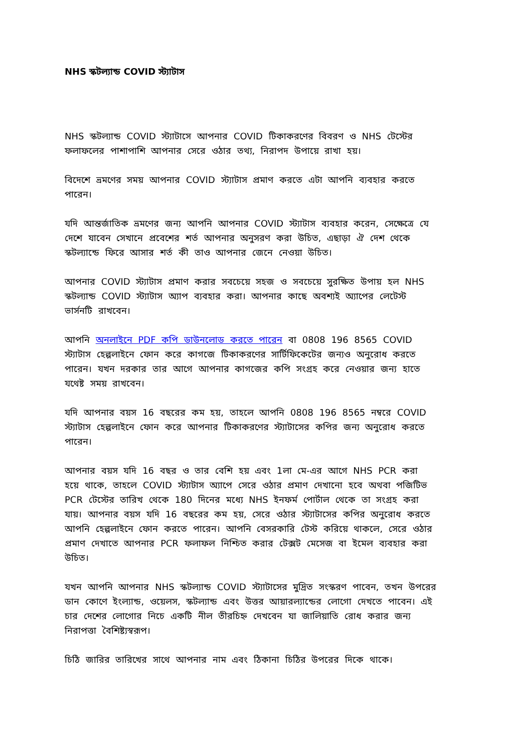NHS স্কটল্যান্ড COVID স্ট্যাটাস
NHS স্কটল্যান্ড COVID স্ট্যাটাসে আপনার COVID টিকাকরণের বিবরণ ও NHS টেস্টের ফলাফলের পাশাপাশি আপনার সেরে ওঠার তথ্য, নিরাপদ উপায়ে রাখা হয়।
বিদেশে ভ্রমণের সময় আপনার COVID স্ট্যাটাস প্রমাণ করতে এটা আপনি ব্যবহার করতে পারেন।
যদি আন্তর্জাতিক ভ্রমণের জন্য আপনি আপনার COVID স্ট্যাটাস ব্যবহার করেন, সেক্ষেত্রে যে দেশে যাবেন সেখানে প্রবেশের শর্ত আপনার অনুসরণ করা উচিত, এছাড়া ঐ দেশ থেকে স্কটল্যান্ডে ফিরে আসার শর্ত কী তাও আপনার জেনে নেওয়া উচিত।
আপনার COVID স্ট্যাটাস প্রমাণ করার সবচেয়ে সহজ ও সবচেয়ে সুরক্ষিত উপায় হল NHS স্কটল্যান্ড COVID স্ট্যাটাস অ্যাপ ব্যবহার করা। আপনার কাছে অবশ্যই অ্যাপের লেটেস্ট ভার্সনটি রাখবেন।
আপনি অনলাইনে PDF কপি ডাউনলোড করতে পারেন বা 0808 196 8565 COVID স্ট্যাটাস হেল্পলাইনে ফোন করে কাগজে টিকাকরণের সার্টিফিকেটের জন্যও অনুরোধ করতে পারেন। যখন দরকার তার আগে আপনার কাগজের কপি সংগ্রহ করে নেওয়ার জন্য হাতে যথেষ্ট সময় রাখবেন।
যদি আপনার বয়স 16 বছরের কম হয়, তাহলে আপনি 0808 196 8565 নম্বরে COVID স্ট্যাটাস হেল্পলাইনে ফোন করে আপনার টিকাকরণের স্ট্যাটাসের কপির জন্য অনুরোধ করতে পারেন।
আপনার বয়স যদি 16 বছর ও তার বেশি হয় এবং 1লা মে-এর আগে NHS PCR করা হয়ে থাকে, তাহলে COVID স্ট্যাটাস অ্যাপে সেরে ওঠার প্রমাণ দেখানো হবে অথবা পজিটিভ PCR টেস্টের তারিখ থেকে 180 দিনের মধ্যে NHS ইনফর্ম পোর্টাল থেকে তা সংগ্রহ করা যায়। আপনার বয়স যদি 16 বছরের কম হয়, সেরে ওঠার স্ট্যাটাসের কপির অনুরোধ করতে আপনি হেল্পলাইনে ফোন করতে পারেন। আপনি বেসরকারি টেস্ট করিয়ে থাকলে, সেরে ওঠার প্রমাণ দেখাতে আপনার PCR ফলাফল নিশ্চিত করার টেক্সট মেসেজ বা ইমেল ব্যবহার করা উচিত।
যখন আপনি আপনার NHS স্কটল্যান্ড COVID স্ট্যাটাসের মুদ্রিত সংস্করণ পাবেন, তখন উপরের ডান কোণে ইংল্যান্ড, ওয়েলস, স্কটল্যান্ড এবং উত্তর আয়ারল্যান্ডের লোগো দেখতে পাবেন। এই চার দেশের লোগোর নিচে একটি নীল তীরচিহ্ন দেখবেন যা জালিয়াতি রোধ করার জন্য নিরাপত্তা বৈশিষ্ট্যস্বরূপ।
চিঠি জারির তারিখের সাথে আপনার নাম এবং ঠিকানা চিঠির উপরের দিকে থাকে।